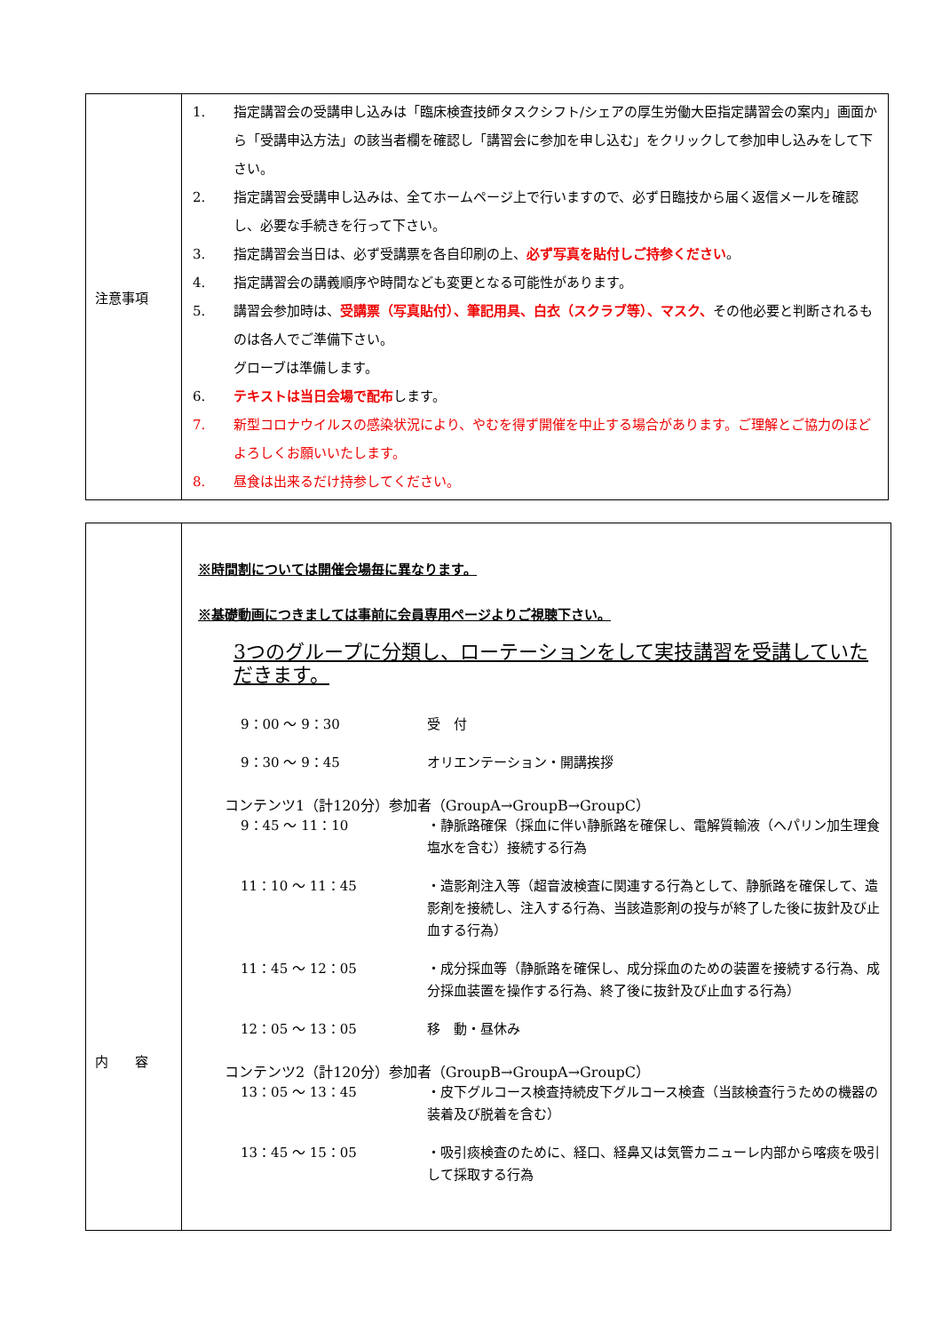| 注意事項 | 1. 指定講習会の受講申し込みは「臨床検査技師タスクシフト/シェアの厚生労働大臣指定講習会の案内」画面から「受講申込方法」の該当者欄を確認し「講習会に参加を申し込む」をクリックして参加申し込みをして下さい。 2. 指定講習会受講申し込みは、全てホームページ上で行いますので、必ず日臨技から届く返信メールを確認し、必要な手続きを行って下さい。 3. 指定講習会当日は、必ず受講票を各自印刷の上、 必ず写真を貼付しご持参ください 。 4. 指定講習会の講義順序や時間なども変更となる可能性があります。 5. 講習会参加時は、 受講票（写真貼付）、筆記用具、白衣（スクラブ等）、マスク、 その他必要と判断されるものは各人でご準備下さい。 グローブは準備します。 6. テキストは当日会場で配布 します。 7. 新型コロナウイルスの感染状況により、やむを得ず開催を中止する場合があります。ご理解とご協力のほどよろしくお願いいたします。 8. 昼食は出来るだけ持参してください。 |
| 内 容 | ※時間割については開催会場毎に異なります。 ※基礎動画につきましては事前に会員専用ページよりご視聴下さい。 3つのグループに分類し、ローテーションをして実技講習を受講していただきます。 9：00 〜 9：30 受 付 9：30 〜 9：45 オリエンテーション・開講挨拶 コンテンツ1（計120分）参加者（GroupA→GroupB→GroupC） 9：45 〜 11：10 ・静脈路確保（採血に伴い静脈路を確保し、電解質輸液（ヘパリン加生理食塩水を含む）接続する行為 11：10 〜 11：45 ・造影剤注入等（超音波検査に関連する行為として、静脈路を確保して、造影剤を接続し、注入する行為、当該造影剤の投与が終了した後に抜針及び止血する行為） 11：45 〜 12：05 ・成分採血等（静脈路を確保し、成分採血のための装置を接続する行為、成分採血装置を操作する行為、終了後に抜針及び止血する行為） 12：05 〜 13：05 移 動・昼休み コンテンツ2（計120分）参加者（GroupB→GroupA→GroupC） 13：05 〜 13：45 ・皮下グルコース検査持続皮下グルコース検査（当該検査行うための機器の装着及び脱着を含む） 13：45 〜 15：05 ・吸引痰検査のために、経口、経鼻又は気管カニューレ内部から喀痰を吸引して採取する行為 |